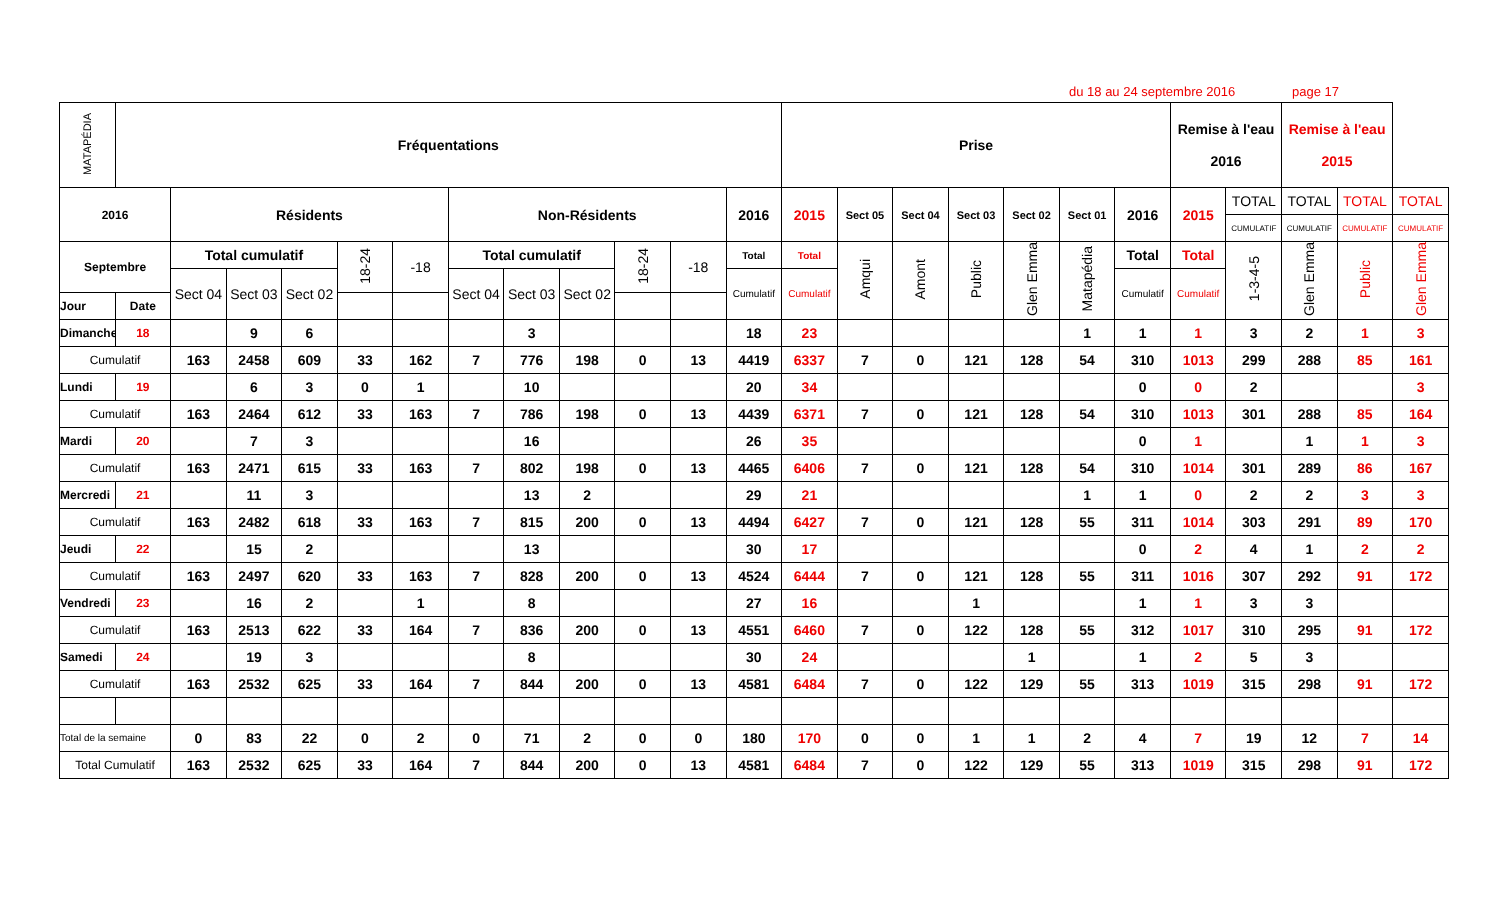du 18 au 24 septembre 2016 page 17
| MATAPÉDIA | Fréquentations | | | | | | | | | | | | Prise | | | | | | | Remise à l'eau 2016 | | Remise à l'eau 2015 | | |
| --- | --- | --- | --- | --- | --- | --- | --- | --- | --- | --- | --- | --- | --- | --- | --- | --- | --- | --- | --- | --- | --- | --- | --- | --- |
| 2016 | | Résidents | | | | | Non-Résidents | | | | | 2016 | 2015 | Sect 05 | Sect 04 | Sect 03 | Sect 02 | Sect 01 | 2016 | 2015 | TOTAL | TOTAL | TOTAL | TOTAL |
| | | | | | | | | | | | | | | | | | | | | | CUMULATIF | CUMULATIF | CUMULATIF | CUMULATIF |
| Septembre | | Total cumulatif | | | 18-24 | -18 | Total cumulatif | | | 18-24 | -18 | Total | Total | Amqui | Amont | Public | Glen Emma | Matapédia | Total | Total | 1-3-4-5 | Glen Emma | Public | Glen Emma |
| | | Sect 04 | Sect 03 | Sect 02 | | | Sect 04 | Sect 03 | Sect 02 | | | Cumulatif | Cumulatif | | | | | | Cumulatif | Cumulatif | | | | |
| Jour | Date | | | | | | | | | | | | | | | | | | | | | | | |
| Dimanche | 18 | | 9 | 6 | | | | 3 | | | | 18 | 23 | | | | | 1 | 1 | 1 | 3 | 2 | 1 | 3 |
| Cumulatif | | 163 | 2458 | 609 | 33 | 162 | 7 | 776 | 198 | 0 | 13 | 4419 | 6337 | 7 | 0 | 121 | 128 | 54 | 310 | 1013 | 299 | 288 | 85 | 161 |
| Lundi | 19 | | 6 | 3 | 0 | 1 | | 10 | | | | 20 | 34 | | | | | | 0 | 0 | 2 | | | 3 |
| Cumulatif | | 163 | 2464 | 612 | 33 | 163 | 7 | 786 | 198 | 0 | 13 | 4439 | 6371 | 7 | 0 | 121 | 128 | 54 | 310 | 1013 | 301 | 288 | 85 | 164 |
| Mardi | 20 | | 7 | 3 | | | | 16 | | | | 26 | 35 | | | | | | 0 | 1 | | 1 | 1 | 3 |
| Cumulatif | | 163 | 2471 | 615 | 33 | 163 | 7 | 802 | 198 | 0 | 13 | 4465 | 6406 | 7 | 0 | 121 | 128 | 54 | 310 | 1014 | 301 | 289 | 86 | 167 |
| Mercredi | 21 | | 11 | 3 | | | | 13 | 2 | | | 29 | 21 | | | | | 1 | 1 | 0 | 2 | 2 | 3 | 3 |
| Cumulatif | | 163 | 2482 | 618 | 33 | 163 | 7 | 815 | 200 | 0 | 13 | 4494 | 6427 | 7 | 0 | 121 | 128 | 55 | 311 | 1014 | 303 | 291 | 89 | 170 |
| Jeudi | 22 | | 15 | 2 | | | | 13 | | | | 30 | 17 | | | | | | 0 | 2 | 4 | 1 | 2 | 2 |
| Cumulatif | | 163 | 2497 | 620 | 33 | 163 | 7 | 828 | 200 | 0 | 13 | 4524 | 6444 | 7 | 0 | 121 | 128 | 55 | 311 | 1016 | 307 | 292 | 91 | 172 |
| Vendredi | 23 | | 16 | 2 | | 1 | | 8 | | | | 27 | 16 | | | 1 | | | 1 | 1 | 3 | 3 | | |
| Cumulatif | | 163 | 2513 | 622 | 33 | 164 | 7 | 836 | 200 | 0 | 13 | 4551 | 6460 | 7 | 0 | 122 | 128 | 55 | 312 | 1017 | 310 | 295 | 91 | 172 |
| Samedi | 24 | | 19 | 3 | | | | 8 | | | | 30 | 24 | | | | 1 | | 1 | 2 | 5 | 3 | | |
| Cumulatif | | 163 | 2532 | 625 | 33 | 164 | 7 | 844 | 200 | 0 | 13 | 4581 | 6484 | 7 | 0 | 122 | 129 | 55 | 313 | 1019 | 315 | 298 | 91 | 172 |
| Total de la semaine | | 0 | 83 | 22 | 0 | 2 | 0 | 71 | 2 | 0 | 0 | 180 | 170 | 0 | 0 | 1 | 1 | 2 | 4 | 7 | 19 | 12 | 7 | 14 |
| Total Cumulatif | | 163 | 2532 | 625 | 33 | 164 | 7 | 844 | 200 | 0 | 13 | 4581 | 6484 | 7 | 0 | 122 | 129 | 55 | 313 | 1019 | 315 | 298 | 91 | 172 |